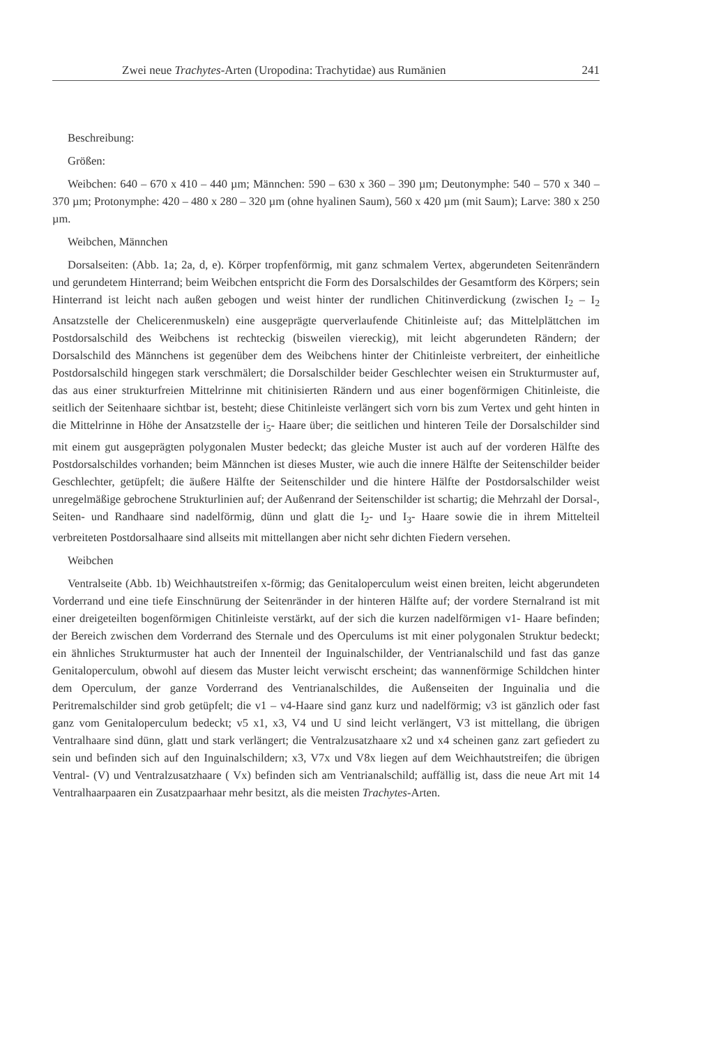Zwei neue Trachytes-Arten (Uropodina: Trachytidae) aus Rumänien 241
Beschreibung:
Größen:
Weibchen: 640 – 670 x 410 – 440 µm; Männchen: 590 – 630 x 360 – 390 µm; Deutonymphe: 540 – 570 x 340 – 370 µm; Protonymphe: 420 – 480 x 280 – 320 µm (ohne hyalinen Saum), 560 x 420 µm (mit Saum); Larve: 380 x 250 µm.
Weibchen, Männchen
Dorsalseiten: (Abb. 1a; 2a, d, e). Körper tropfenförmig, mit ganz schmalem Vertex, abgerundeten Seitenrändern und gerundetem Hinterrand; beim Weibchen entspricht die Form des Dorsalschildes der Gesamtform des Körpers; sein Hinterrand ist leicht nach außen gebogen und weist hinter der rundlichen Chitinverdickung (zwischen I<sub>2</sub> – I<sub>2</sub> Ansatzstelle der Chelicerenmuskeln) eine ausgeprägte querverlaufende Chitinleiste auf; das Mittelplättchen im Postdorsalschild des Weibchens ist rechteckig (bisweilen viereckig), mit leicht abgerundeten Rändern; der Dorsalschild des Männchens ist gegenüber dem des Weibchens hinter der Chitinleiste verbreitert, der einheitliche Postdorsalschild hingegen stark verschmälert; die Dorsalschilder beider Geschlechter weisen ein Strukturmuster auf, das aus einer strukturfreien Mittelrinne mit chitinisierten Rändern und aus einer bogenförmigen Chitinleiste, die seitlich der Seitenhaare sichtbar ist, besteht; diese Chitinleiste verlängert sich vorn bis zum Vertex und geht hinten in die Mittelrinne in Höhe der Ansatzstelle der i<sub>5</sub>- Haare über; die seitlichen und hinteren Teile der Dorsalschilder sind mit einem gut ausgeprägten polygonalen Muster bedeckt; das gleiche Muster ist auch auf der vorderen Hälfte des Postdorsalschildes vorhanden; beim Männchen ist dieses Muster, wie auch die innere Hälfte der Seitenschilder beider Geschlechter, getüpfelt; die äußere Hälfte der Seitenschilder und die hintere Hälfte der Postdorsalschilder weist unregelmäßige gebrochene Strukturlinien auf; der Außenrand der Seitenschilder ist schartig; die Mehrzahl der Dorsal-, Seiten- und Randhaare sind nadelförmig, dünn und glatt die I<sub>2</sub>- und I<sub>3</sub>- Haare sowie die in ihrem Mittelteil verbreiteten Postdorsalhaare sind allseits mit mittellangen aber nicht sehr dichten Fiedern versehen.
Weibchen
Ventralseite (Abb. 1b) Weichhautstreifen x-förmig; das Genitaloperculum weist einen breiten, leicht abgerundeten Vorderrand und eine tiefe Einschnürung der Seitenränder in der hinteren Hälfte auf; der vordere Sternalrand ist mit einer dreigeteilten bogenförmigen Chitinleiste verstärkt, auf der sich die kurzen nadelförmigen v1- Haare befinden; der Bereich zwischen dem Vorderrand des Sternale und des Operculums ist mit einer polygonalen Struktur bedeckt; ein ähnliches Strukturmuster hat auch der Innenteil der Inguinalschilder, der Ventrianalschild und fast das ganze Genitaloperculum, obwohl auf diesem das Muster leicht verwischt erscheint; das wannenförmige Schildchen hinter dem Operculum, der ganze Vorderrand des Ventrianalschildes, die Außenseiten der Inguinalia und die Peritremalschilder sind grob getüpfelt; die v1 – v4-Haare sind ganz kurz und nadelförmig; v3 ist gänzlich oder fast ganz vom Genitaloperculum bedeckt; v5 x1, x3, V4 und U sind leicht verlängert, V3 ist mittellang, die übrigen Ventralhaare sind dünn, glatt und stark verlängert; die Ventralzusatzhaare x2 und x4 scheinen ganz zart gefiedert zu sein und befinden sich auf den Inguinalschildern; x3, V7x und V8x liegen auf dem Weichhautstreifen; die übrigen Ventral- (V) und Ventralzusatzhaare ( Vx) befinden sich am Ventrianalschild; auffällig ist, dass die neue Art mit 14 Ventralhaarpaaren ein Zusatzpaarhaar mehr besitzt, als die meisten Trachytes-Arten.